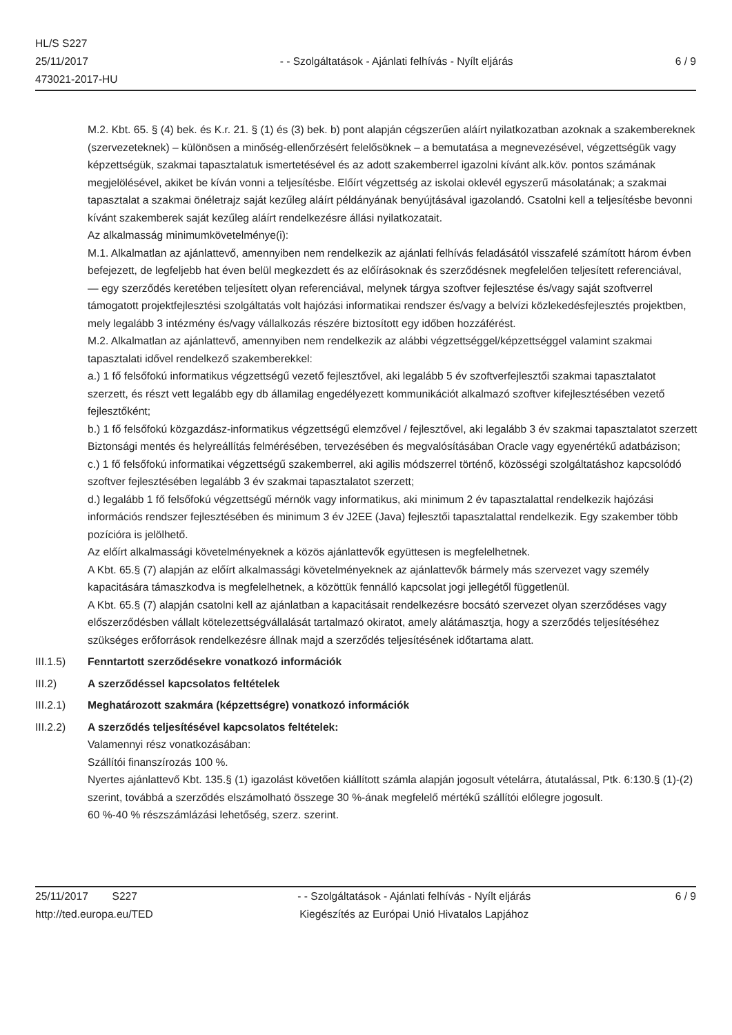HL/S S227
25/11/2017
473021-2017-HU
- - Szolgáltatások - Ajánlati felhívás - Nyílt eljárás
6 / 9
M.2. Kbt. 65. § (4) bek. és K.r. 21. § (1) és (3) bek. b) pont alapján cégszerűen aláírt nyilatkozatban azoknak a szakembereknek (szervezeteknek) – különösen a minőség-ellenőrzésért felelősöknek – a bemutatása a megnevezésével, végzettségük vagy képzettségük, szakmai tapasztalatuk ismertetésével és az adott szakemberrel igazolni kívánt alk.köv. pontos számának megjelölésével, akiket be kíván vonni a teljesítésbe. Előírt végzettség az iskolai oklevél egyszerű másolatának; a szakmai tapasztalat a szakmai önéletrajz saját kezűleg aláírt példányának benyújtásával igazolandó. Csatolni kell a teljesítésbe bevonni kívánt szakemberek saját kezűleg aláírt rendelkezésre állási nyilatkozatait.
Az alkalmasság minimumkövetelménye(i):
M.1. Alkalmatlan az ajánlattevő, amennyiben nem rendelkezik az ajánlati felhívás feladásától visszafelé számított három évben befejezett, de legfeljebb hat éven belül megkezdett és az előírásoknak és szerződésnek megfelelően teljesített referenciával,
— egy szerződés keretében teljesített olyan referenciával, melynek tárgya szoftver fejlesztése és/vagy saját szoftverrel támogatott projektfejlesztési szolgáltatás volt hajózási informatikai rendszer és/vagy a belvízi közlekedésfejlesztés projektben, mely legalább 3 intézmény és/vagy vállalkozás részére biztosított egy időben hozzáférést.
M.2. Alkalmatlan az ajánlattevő, amennyiben nem rendelkezik az alábbi végzettséggel/képzettséggel valamint szakmai tapasztalati idővel rendelkező szakemberekkel:
a.) 1 fő felsőfokú informatikus végzettségű vezető fejlesztővel, aki legalább 5 év szoftverfejlesztői szakmai tapasztalatot szerzett, és részt vett legalább egy db államilag engedélyezett kommunikációt alkalmazó szoftver kifejlesztésében vezető fejlesztőként;
b.) 1 fő felsőfokú közgazdász-informatikus végzettségű elemzővel / fejlesztővel, aki legalább 3 év szakmai tapasztalatot szerzett Biztonsági mentés és helyreállítás felmérésében, tervezésében és megvalósításában Oracle vagy egyenértékű adatbázison;
c.) 1 fő felsőfokú informatikai végzettségű szakemberrel, aki agilis módszerrel történő, közösségi szolgáltatáshoz kapcsolódó szoftver fejlesztésében legalább 3 év szakmai tapasztalatot szerzett;
d.) legalább 1 fő felsőfokú végzettségű mérnök vagy informatikus, aki minimum 2 év tapasztalattal rendelkezik hajózási információs rendszer fejlesztésében és minimum 3 év J2EE (Java) fejlesztői tapasztalattal rendelkezik. Egy szakember több pozícióra is jelölhető.
Az előírt alkalmassági követelményeknek a közös ajánlattevők együttesen is megfelelhetnek.
A Kbt. 65.§ (7) alapján az előírt alkalmassági követelményeknek az ajánlattevők bármely más szervezet vagy személy kapacitására támaszkodva is megfelelhetnek, a közöttük fennálló kapcsolat jogi jellegétől függetlenül.
A Kbt. 65.§ (7) alapján csatolni kell az ajánlatban a kapacitásait rendelkezésre bocsátó szervezet olyan szerződéses vagy előszerződésben vállalt kötelezettségvállalását tartalmazó okiratot, amely alátámasztja, hogy a szerződés teljesítéséhez szükséges erőforrások rendelkezésre állnak majd a szerződés teljesítésének időtartama alatt.
III.1.5) Fenntartott szerződésekre vonatkozó információk
III.2) A szerződéssel kapcsolatos feltételek
III.2.1) Meghatározott szakmára (képzettségre) vonatkozó információk
III.2.2) A szerződés teljesítésével kapcsolatos feltételek:
Valamennyi rész vonatkozásában:
Szállítói finanszírozás 100 %.
Nyertes ajánlattevő Kbt. 135.§ (1) igazolást követően kiállított számla alapján jogosult vételárra, átutalással, Ptk. 6:130.§ (1)-(2) szerint, továbbá a szerződés elszámolható összege 30 %-ának megfelelő mértékű szállítói előlegre jogosult.
60 %-40 % részszámlázási lehetőség, szerz. szerint.
25/11/2017 S227
http://ted.europa.eu/TED
- - Szolgáltatások - Ajánlati felhívás - Nyílt eljárás
Kiegészítés az Európai Unió Hivatalos Lapjához
6 / 9